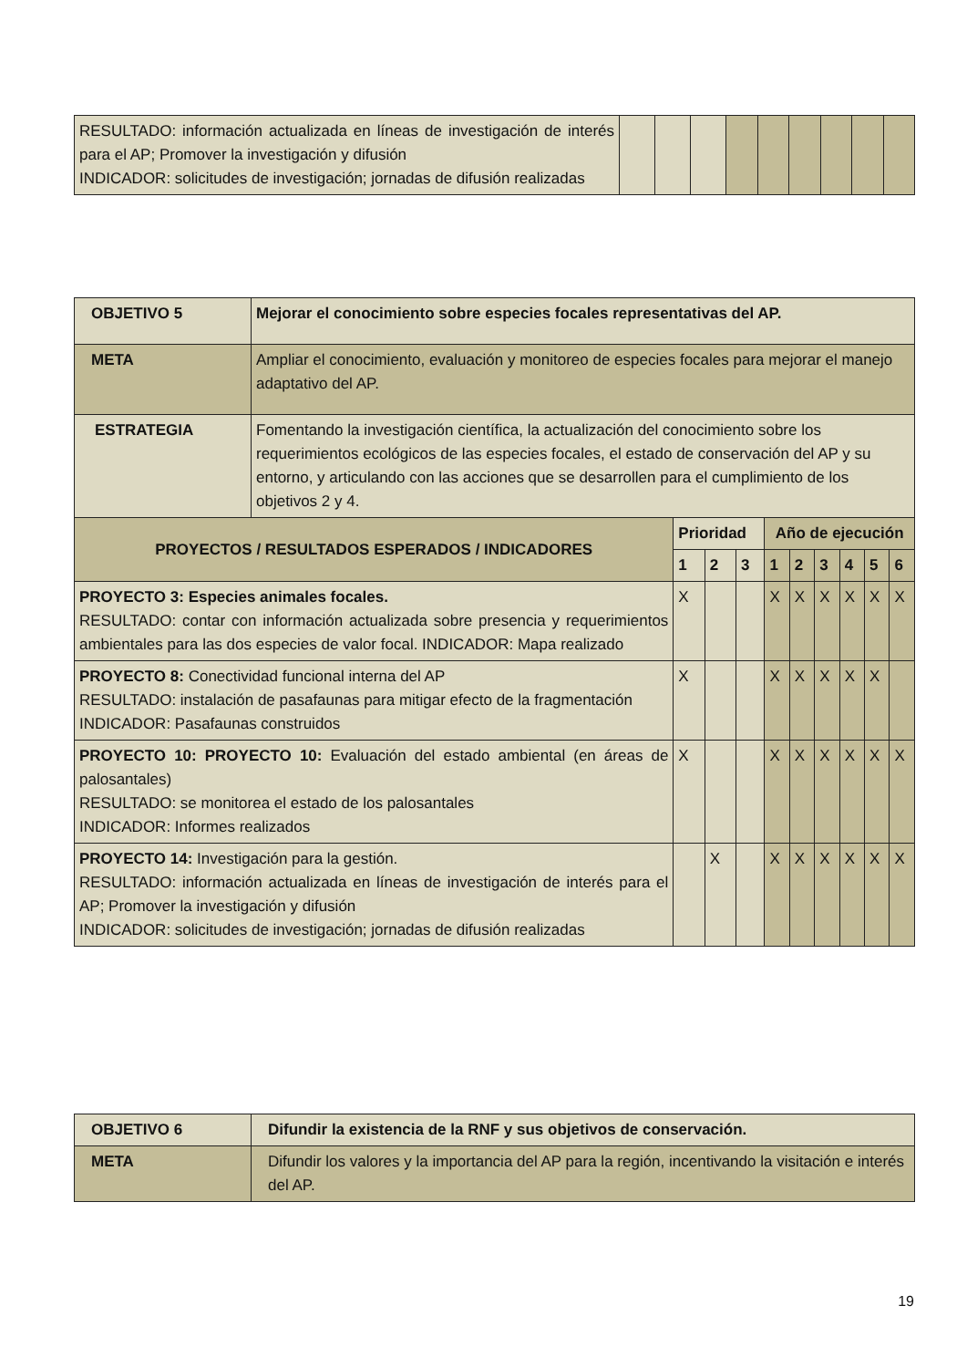| RESULTADO: información actualizada en líneas de investigación de interés para el AP; Promover la investigación y difusión INDICADOR: solicitudes de investigación; jornadas de difusión realizadas | | | | | | | | | |
| OBJETIVO 5 | Mejorar el conocimiento sobre especies focales representativas del AP. | | | | | | | | | |
| --- | --- | --- | --- | --- | --- | --- | --- | --- | --- | --- |
| META | Ampliar el conocimiento, evaluación y monitoreo de especies focales para mejorar el manejo adaptativo del AP. | | | | | | | | | |
| ESTRATEGIA | Fomentando la investigación científica, la actualización del conocimiento sobre los requerimientos ecológicos de las especies focales, el estado de conservación del AP y su entorno, y articulando con las acciones que se desarrollen para el cumplimiento de los objetivos 2 y 4. | | | | | | | | | |
| PROYECTOS / RESULTADOS ESPERADOS / INDICADORES | | Prioridad | | | Año de ejecución | | | | | |
| | | 1 | 2 | 3 | 1 | 2 | 3 | 4 | 5 | 6 |
| PROYECTO 3: Especies animales focales. RESULTADO: contar con información actualizada sobre presencia y requerimientos ambientales para las dos especies de valor focal. INDICADOR: Mapa realizado | | X | | | X | X | X | X | X | X |
| PROYECTO 8: Conectividad funcional interna del AP RESULTADO: instalación de pasafaunas para mitigar efecto de la fragmentación INDICADOR: Pasafaunas construidos | | X | | | X | X | X | X | X | |
| PROYECTO 10: PROYECTO 10: Evaluación del estado ambiental (en áreas de palosantales) RESULTADO: se monitorea el estado de los palosantales INDICADOR: Informes realizados | | X | | | X | X | X | X | X | X |
| PROYECTO 14: Investigación para la gestión. RESULTADO: información actualizada en líneas de investigación de interés para el AP; Promover la investigación y difusión INDICADOR: solicitudes de investigación; jornadas de difusión realizadas | | | X | | X | X | X | X | X | X |
| OBJETIVO 6 | Difundir la existencia de la RNF y sus objetivos de conservación. |
| --- | --- |
| META | Difundir los valores y la importancia del AP para la región, incentivando la visitación e interés del AP. |
19